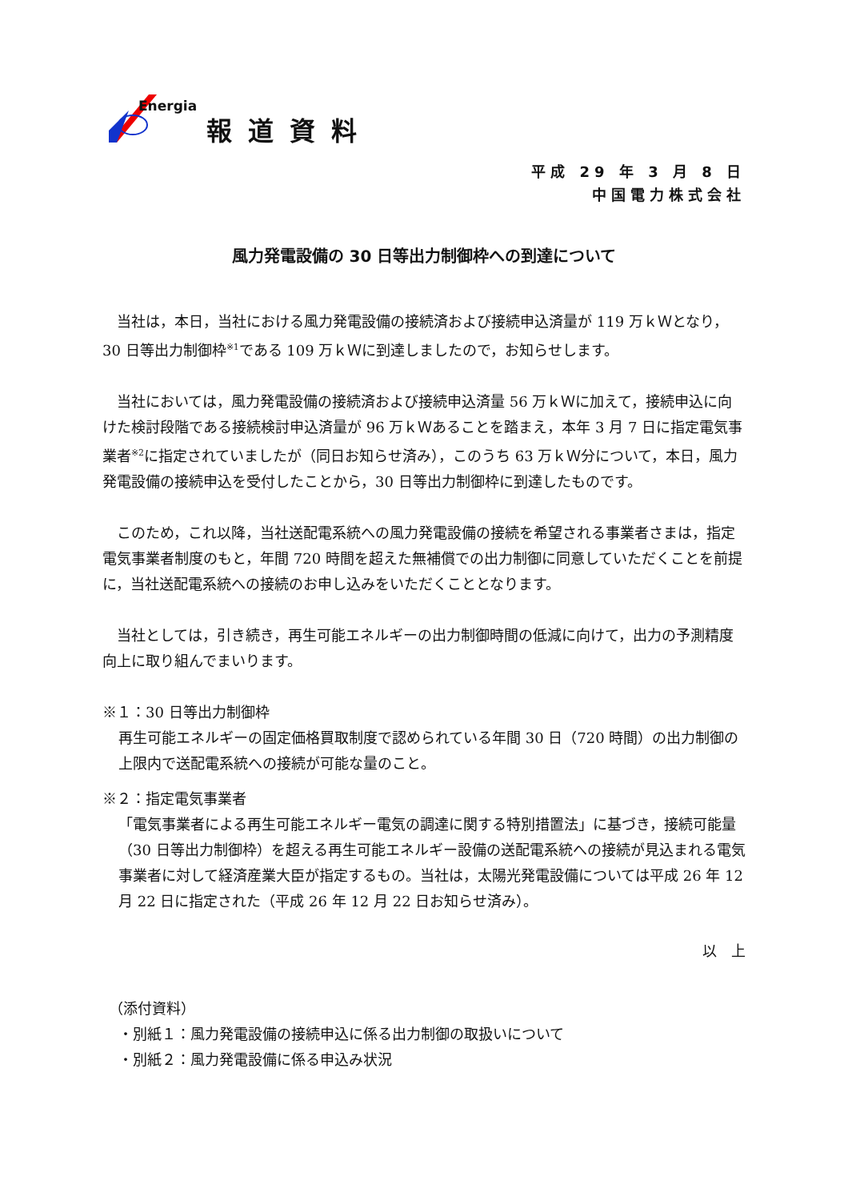Energia
報道資料
平成 29 年 3 月 8 日
中国電力株式会社
風力発電設備の 30 日等出力制御枠への到達について
当社は，本日，当社における風力発電設備の接続済および接続申込済量が 119 万ｋＷとなり，30 日等出力制御枠<sup>※1</sup>である 109 万ｋＷに到達しましたので，お知らせします。
当社においては，風力発電設備の接続済および接続申込済量 56 万ｋＷに加えて，接続申込に向けた検討段階である接続検討申込済量が 96 万ｋＷあることを踏まえ，本年 3 月 7 日に指定電気事業者<sup>※2</sup>に指定されていましたが（同日お知らせ済み），このうち 63 万ｋＷ分について，本日，風力発電設備の接続申込を受付したことから，30 日等出力制御枠に到達したものです。
このため，これ以降，当社送配電系統への風力発電設備の接続を希望される事業者さまは，指定電気事業者制度のもと，年間 720 時間を超えた無補償での出力制御に同意していただくことを前提に，当社送配電系統への接続のお申し込みをいただくこととなります。
当社としては，引き続き，再生可能エネルギーの出力制御時間の低減に向けて，出力の予測精度向上に取り組んでまいります。
※１：30 日等出力制御枠
再生可能エネルギーの固定価格買取制度で認められている年間 30 日（720 時間）の出力制御の上限内で送配電系統への接続が可能な量のこと。
※２：指定電気事業者
「電気事業者による再生可能エネルギー電気の調達に関する特別措置法」に基づき，接続可能量（30 日等出力制御枠）を超える再生可能エネルギー設備の送配電系統への接続が見込まれる電気事業者に対して経済産業大臣が指定するもの。当社は，太陽光発電設備については平成 26 年 12 月 22 日に指定された（平成 26 年 12 月 22 日お知らせ済み）。
以　上
（添付資料）
・別紙１：風力発電設備の接続申込に係る出力制御の取扱いについて
・別紙２：風力発電設備に係る申込み状況